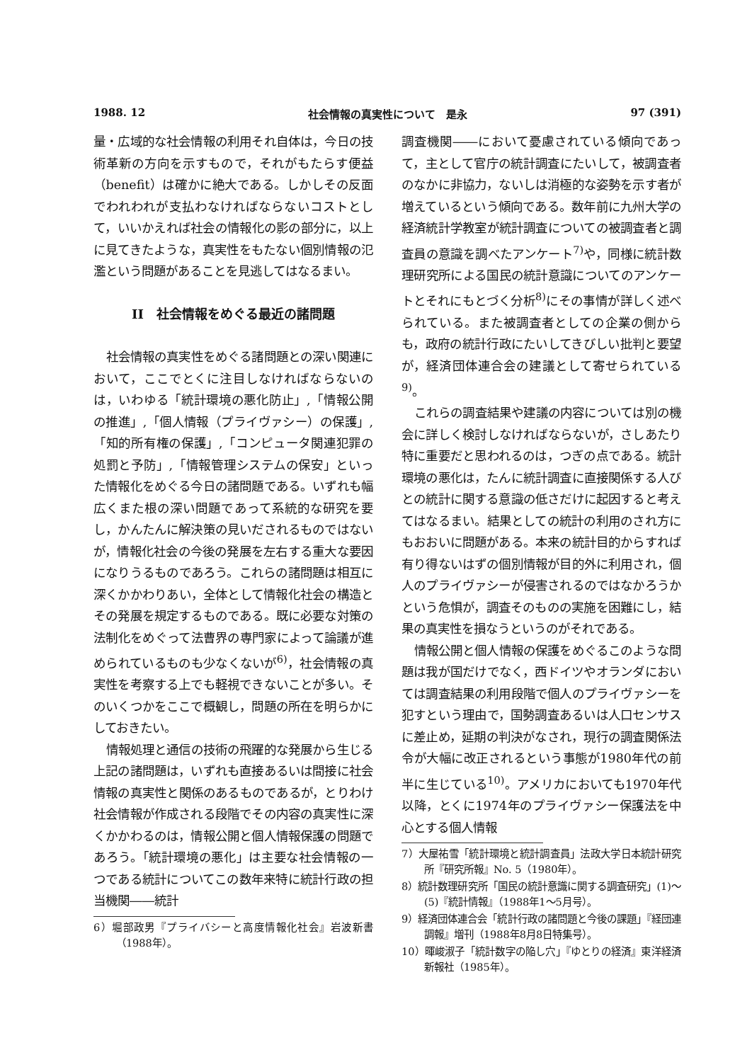1988. 12 社会情報の真実性について　是永 97 (391)
量・広域的な社会情報の利用それ自体は，今日の技術革新の方向を示すもので，それがもたらす便益（benefit）は確かに絶大である。しかしその反面でわれわれが支払わなければならないコストとして，いいかえれば社会の情報化の影の部分に，以上に見てきたような，真実性をもたない個別情報の氾濫という問題があることを見逃してはなるまい。
II　社会情報をめぐる最近の諸問題
社会情報の真実性をめぐる諸問題との深い関連において，ここでとくに注目しなければならないのは，いわゆる「統計環境の悪化防止」,「情報公開の推進」,「個人情報（プライヴァシー）の保護」,「知的所有権の保護」,「コンピュータ関連犯罪の処罰と予防」,「情報管理システムの保安」といった情報化をめぐる今日の諸問題である。いずれも幅広くまた根の深い問題であって系統的な研究を要し，かんたんに解決策の見いだされるものではないが，情報化社会の今後の発展を左右する重大な要因になりうるものであろう。これらの諸問題は相互に深くかかわりあい，全体として情報化社会の構造とその発展を規定するものである。既に必要な対策の法制化をめぐって法曹界の専門家によって論議が進められているものも少なくないが<sup>6)</sup>，社会情報の真実性を考察する上でも軽視できないことが多い。そのいくつかをここで概観し，問題の所在を明らかにしておきたい。
情報処理と通信の技術の飛躍的な発展から生じる上記の諸問題は，いずれも直接あるいは間接に社会情報の真実性と関係のあるものであるが，とりわけ社会情報が作成される段階でその内容の真実性に深くかかわるのは，情報公開と個人情報保護の問題であろう。「統計環境の悪化」は主要な社会情報の一つである統計についてこの数年来特に統計行政の担当機関――統計
6）堀部政男『プライバシーと高度情報化社会』岩波新書（1988年）。
調査機関――において憂慮されている傾向であって，主として官庁の統計調査にたいして，被調査者のなかに非協力，ないしは消極的な姿勢を示す者が増えているという傾向である。数年前に九州大学の経済統計学教室が統計調査についての被調査者と調査員の意識を調べたアンケート<sup>7)</sup>や，同様に統計数理研究所による国民の統計意識についてのアンケートとそれにもとづく分析<sup>8)</sup>にその事情が詳しく述べられている。また被調査者としての企業の側からも，政府の統計行政にたいしてきびしい批判と要望が，経済団体連合会の建議として寄せられている<sup>9)</sup>。
これらの調査結果や建議の内容については別の機会に詳しく検討しなければならないが，さしあたり特に重要だと思われるのは，つぎの点である。統計環境の悪化は，たんに統計調査に直接関係する人びとの統計に関する意識の低さだけに起因すると考えてはなるまい。結果としての統計の利用のされ方にもおおいに問題がある。本来の統計目的からすれば有り得ないはずの個別情報が目的外に利用され，個人のプライヴァシーが侵害されるのではなかろうかという危惧が，調査そのものの実施を困難にし，結果の真実性を損なうというのがそれである。
情報公開と個人情報の保護をめぐるこのような問題は我が国だけでなく，西ドイツやオランダにおいては調査結果の利用段階で個人のプライヴァシーを犯すという理由で，国勢調査あるいは人口センサスに差止め，延期の判決がなされ，現行の調査関係法令が大幅に改正されるという事態が1980年代の前半に生じている<sup>10)</sup>。アメリカにおいても1970年代以降，とくに1974年のプライヴァシー保護法を中心とする個人情報
7）大屋祐雪「統計環境と統計調査員」法政大学日本統計研究所『研究所報』No. 5（1980年）。
8）統計数理研究所「国民の統計意識に関する調査研究」(1)～(5)『統計情報』（1988年1～5月号）。
9）経済団体連合会「統計行政の諸問題と今後の課題」『経団連調報』増刊（1988年8月8日特集号）。
10）暉峻淑子「統計数字の陥し穴」『ゆとりの経済』東洋経済新報社（1985年）。